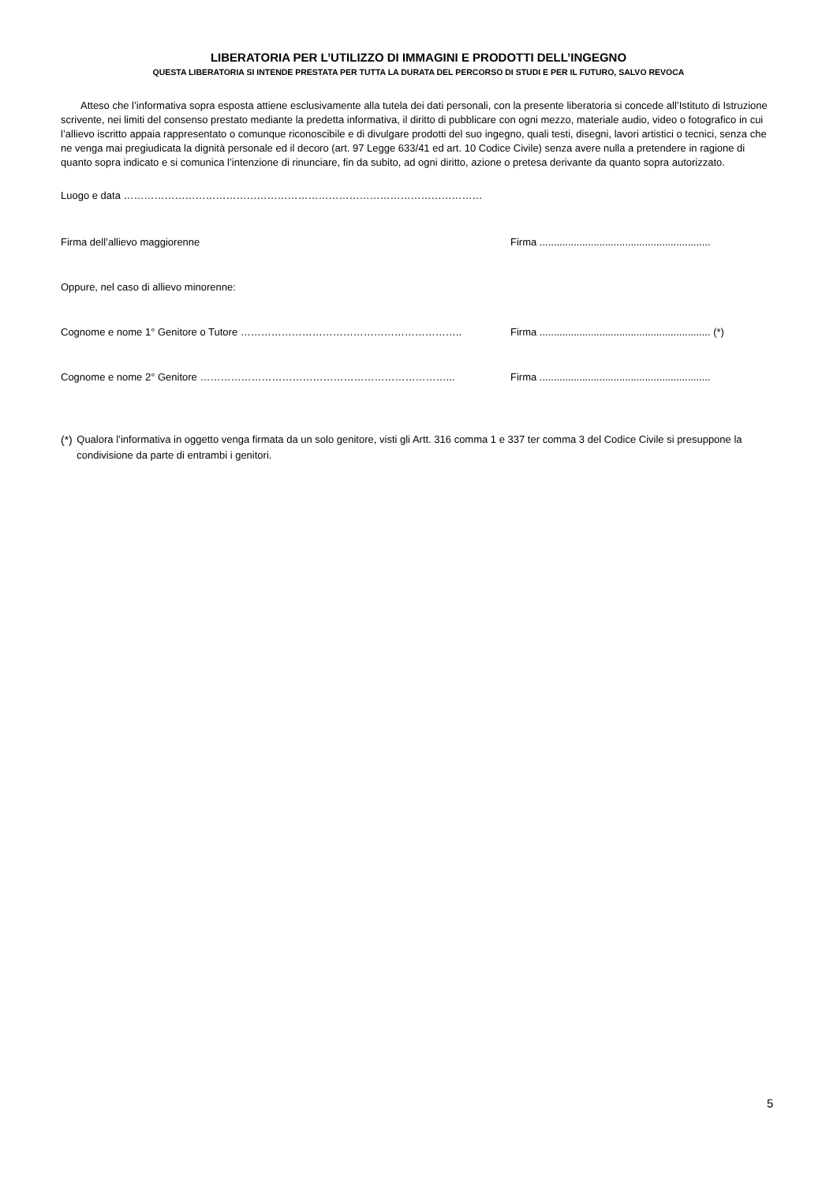LIBERATORIA PER L’UTILIZZO DI IMMAGINI E PRODOTTI DELL’INGEGNO
QUESTA LIBERATORIA SI INTENDE PRESTATA PER TUTTA LA DURATA DEL PERCORSO DI STUDI E PER IL FUTURO, SALVO REVOCA
Atteso che l’informativa sopra esposta attiene esclusivamente alla tutela dei dati personali, con la presente liberatoria si concede all’Istituto di Istruzione scrivente, nei limiti del consenso prestato mediante la predetta informativa, il diritto di pubblicare con ogni mezzo, materiale audio, video o fotografico in cui l’allievo iscritto appaia rappresentato o comunque riconoscibile e di divulgare prodotti del suo ingegno, quali testi, disegni, lavori artistici o tecnici, senza che ne venga mai pregiudicata la dignità personale ed il decoro (art. 97 Legge 633/41 ed art. 10 Codice Civile) senza avere nulla a pretendere in ragione di quanto sopra indicato e si comunica l’intenzione di rinunciare, fin da subito, ad ogni diritto, azione o pretesa derivante da quanto sopra autorizzato.
Luogo e data ……………………………………………………………………………………………
Firma dell’allievo maggiorenne Firma ............................................................
Oppure, nel caso di allievo minorenne:
Cognome e nome 1° Genitore o Tutore ……………………………………………………….. Firma ............................................................ (*)
Cognome e nome 2° Genitore ………………………………………………………………... Firma ............................................................
(*)
Qualora l’informativa in oggetto venga firmata da un solo genitore, visti gli Artt. 316 comma 1 e 337 ter comma 3 del Codice Civile si presuppone la condivisione da parte di entrambi i genitori.
5